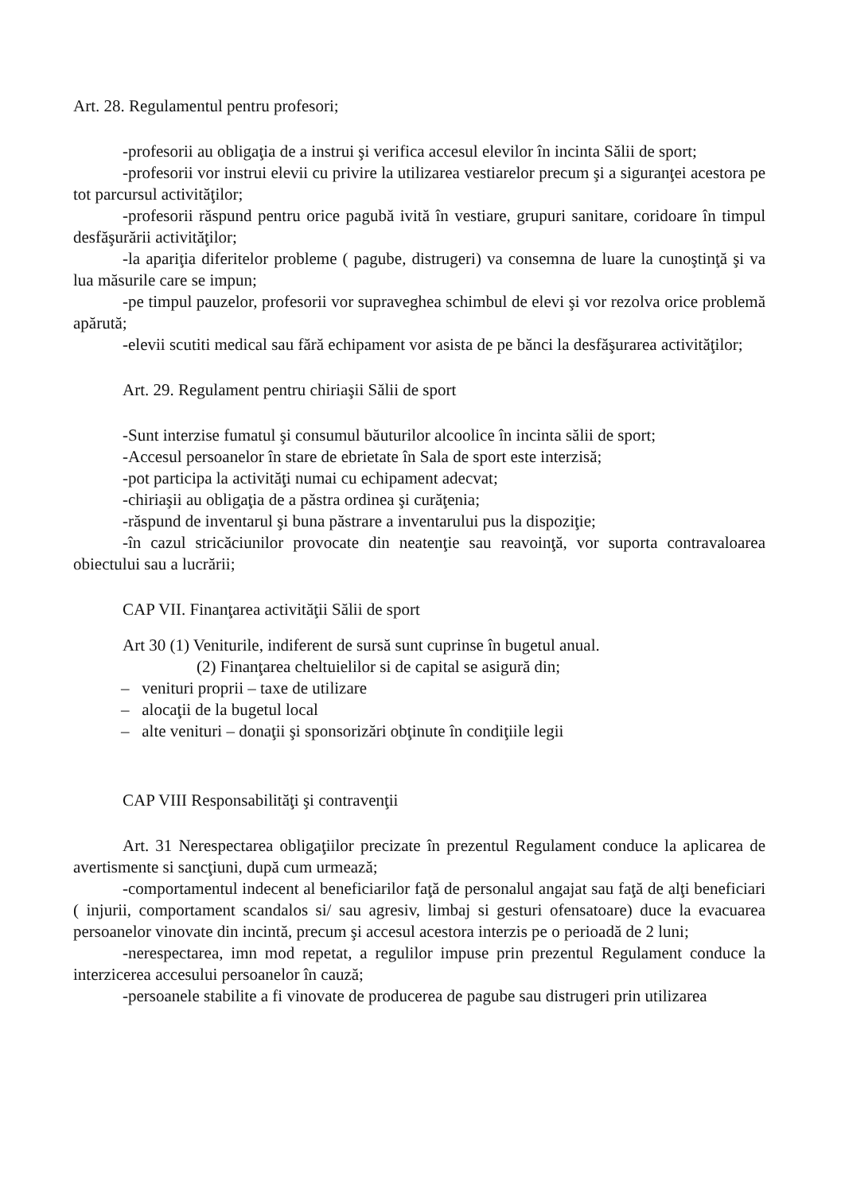Art. 28. Regulamentul pentru profesori;
-profesorii au obligaţia de a instrui şi verifica accesul elevilor în incinta Sălii de sport;
-profesorii vor instrui elevii cu privire la utilizarea vestiarelor precum şi a siguranţei acestora pe tot parcursul activităţilor;
-profesorii răspund pentru orice pagubă ivită în vestiare, grupuri sanitare, coridoare în timpul desfăşurării activităţilor;
-la apariţia diferitelor probleme ( pagube, distrugeri) va consemna de luare la cunoştinţă şi va lua măsurile care se impun;
-pe timpul pauzelor, profesorii vor supraveghea schimbul de elevi şi vor rezolva orice problemă apărută;
-elevii scutiti medical sau fără echipament vor asista de pe bănci la desfăşurarea activităţilor;
Art. 29. Regulament pentru chiriaşii Sălii de sport
-Sunt interzise fumatul şi consumul băuturilor alcoolice în incinta sălii de sport;
-Accesul persoanelor în stare de ebrietate în Sala de sport este interzisă;
-pot participa la activităţi numai cu echipament adecvat;
-chiriaşii au obligaţia de a păstra ordinea şi curăţenia;
-răspund de inventarul şi buna păstrare a inventarului pus la dispoziţie;
-în cazul stricăciunilor provocate din neatenţie sau reavoinţă, vor suporta contravaloarea obiectului sau a lucrării;
CAP VII. Finanţarea activităţii Sălii de sport
Art 30 (1) Veniturile, indiferent de sursă sunt cuprinse în bugetul anual.
(2) Finanţarea cheltuielilor si de capital se asigură din;
– venituri proprii – taxe de utilizare
– alocaţii de la bugetul local
– alte venituri – donaţii şi sponsorizări obţinute în condiţiile legii
CAP VIII Responsabilităţi şi contravenţii
Art. 31 Nerespectarea obligaţiilor precizate în prezentul Regulament conduce la aplicarea de avertismente si sancţiuni, după cum urmează;
-comportamentul indecent al beneficiarilor faţă de personalul angajat sau faţă de alţi beneficiari ( injurii, comportament scandalos si/ sau agresiv, limbaj si gesturi ofensatoare) duce la evacuarea persoanelor vinovate din incintă, precum şi accesul acestora interzis pe o perioadă de 2 luni;
-nerespectarea, imn mod repetat, a regulilor impuse prin prezentul Regulament conduce la interzicerea accesului persoanelor în cauză;
-persoanele stabilite a fi vinovate de producerea de pagube sau distrugeri prin utilizarea